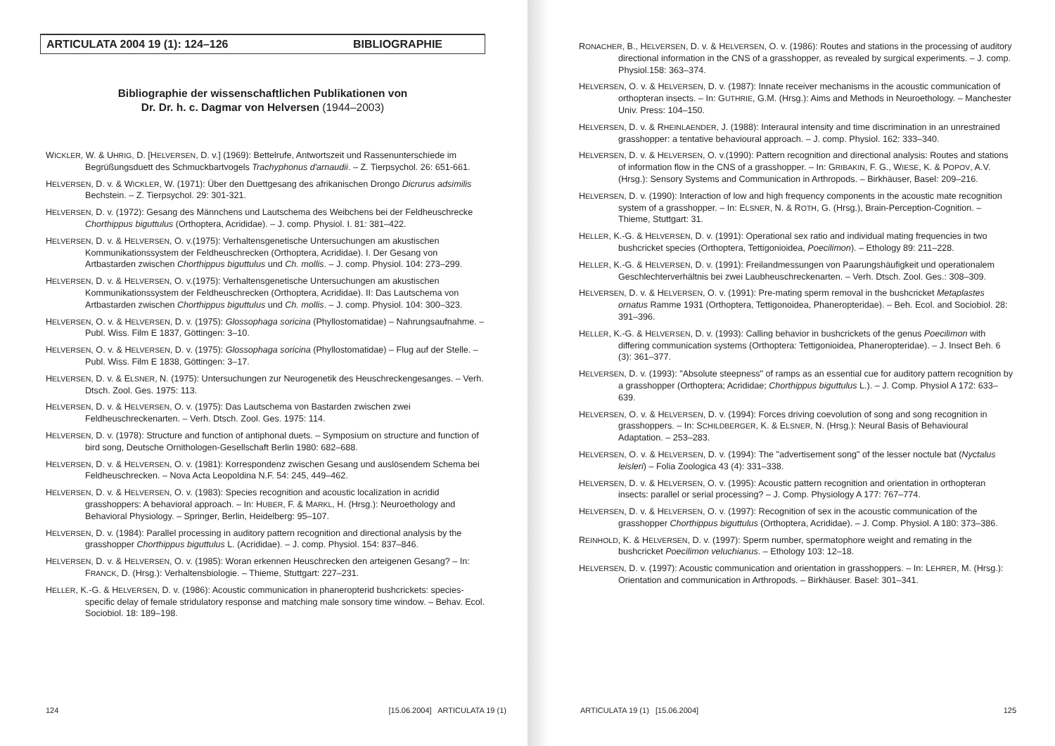ARTICULATA 2004 19 (1): 124–126 BIBLIOGRAPHIE
Bibliographie der wissenschaftlichen Publikationen von
Dr. Dr. h. c. Dagmar von Helversen (1944–2003)
WICKLER, W. & UHRIG, D. [HELVERSEN, D. v.] (1969): Bettelrufe, Antwortszeit und Rassenunterschiede im Begrüßungsduett des Schmuckbartvogels Trachyphonus d'arnaudii. – Z. Tierpsychol. 26: 651-661.
HELVERSEN, D. v. & WICKLER, W. (1971): Über den Duettgesang des afrikanischen Drongo Dicrurus adsimilis Bechstein. – Z. Tierpsychol. 29: 301-321.
HELVERSEN, D. v. (1972): Gesang des Männchens und Lautschema des Weibchens bei der Feldheuschrecke Chorthippus biguttulus (Orthoptera, Acrididae). – J. comp. Physiol. I. 81: 381–422.
HELVERSEN, D. v. & HELVERSEN, O. v.(1975): Verhaltensgenetische Untersuchungen am akustischen Kommunikationssystem der Feldheuschrecken (Orthoptera, Acrididae). I. Der Gesang von Artbastarden zwischen Chorthippus biguttulus und Ch. mollis. – J. comp. Physiol. 104: 273–299.
HELVERSEN, D. v. & HELVERSEN, O. v.(1975): Verhaltensgenetische Untersuchungen am akustischen Kommunikationssystem der Feldheuschrecken (Orthoptera, Acrididae). II: Das Lautschema von Artbastarden zwischen Chorthippus biguttulus und Ch. mollis. – J. comp. Physiol. 104: 300–323.
HELVERSEN, O. v. & HELVERSEN, D. v. (1975): Glossophaga soricina (Phyllostomatidae) – Nahrungsaufnahme. – Publ. Wiss. Film E 1837, Göttingen: 3–10.
HELVERSEN, O. v. & HELVERSEN, D. v. (1975): Glossophaga soricina (Phyllostomatidae) – Flug auf der Stelle. – Publ. Wiss. Film E 1838, Göttingen: 3–17.
HELVERSEN, D. v. & ELSNER, N. (1975): Untersuchungen zur Neurogenetik des Heuschreckengesanges. – Verh. Dtsch. Zool. Ges. 1975: 113.
HELVERSEN, D. v. & HELVERSEN, O. v. (1975): Das Lautschema von Bastarden zwischen zwei Feldheuschreckenarten. – Verh. Dtsch. Zool. Ges. 1975: 114.
HELVERSEN, D. v. (1978): Structure and function of antiphonal duets. – Symposium on structure and function of bird song, Deutsche Ornithologen-Gesellschaft Berlin 1980: 682–688.
HELVERSEN, D. v. & HELVERSEN, O. v. (1981): Korrespondenz zwischen Gesang und auslösendem Schema bei Feldheuschrecken. – Nova Acta Leopoldina N.F. 54: 245, 449–462.
HELVERSEN, D. v. & HELVERSEN, O. v. (1983): Species recognition and acoustic localization in acridid grasshoppers: A behavioral approach. – In: HUBER, F. & MARKL, H. (Hrsg.): Neuroethology and Behavioral Physiology. – Springer, Berlin, Heidelberg: 95–107.
HELVERSEN, D. v. (1984): Parallel processing in auditory pattern recognition and directional analysis by the grasshopper Chorthippus biguttulus L. (Acrididae). – J. comp. Physiol. 154: 837–846.
HELVERSEN, D. v. & HELVERSEN, O. v. (1985): Woran erkennen Heuschrecken den arteigenen Gesang? – In: FRANCK, D. (Hrsg.): Verhaltensbiologie. – Thieme, Stuttgart: 227–231.
HELLER, K.-G. & HELVERSEN, D. v. (1986): Acoustic communication in phaneropterid bushcrickets: species-specific delay of female stridulatory response and matching male sonsory time window. – Behav. Ecol. Sociobiol. 18: 189–198.
124 [15.06.2004] ARTICULATA 19 (1)
RONACHER, B., HELVERSEN, D. v. & HELVERSEN, O. v. (1986): Routes and stations in the processing of auditory directional information in the CNS of a grasshopper, as revealed by surgical experiments. – J. comp. Physiol.158: 363–374.
HELVERSEN, O. v. & HELVERSEN, D. v. (1987): Innate receiver mechanisms in the acoustic communication of orthopteran insects. – In: GUTHRIE, G.M. (Hrsg.): Aims and Methods in Neuroethology. – Manchester Univ. Press: 104–150.
HELVERSEN, D. v. & RHEINLAENDER, J. (1988): Interaural intensity and time discrimination in an unrestrained grasshopper: a tentative behavioural approach. – J. comp. Physiol. 162: 333–340.
HELVERSEN, D. v. & HELVERSEN, O. v.(1990): Pattern recognition and directional analysis: Routes and stations of information flow in the CNS of a grasshopper. – In: GRIBAKIN, F. G., WIESE, K. & POPOV, A.V. (Hrsg.): Sensory Systems and Communication in Arthropods. – Birkhäuser, Basel: 209–216.
HELVERSEN, D. v. (1990): Interaction of low and high frequency components in the acoustic mate recognition system of a grasshopper. – In: ELSNER, N. & ROTH, G. (Hrsg.), Brain-Perception-Cognition. – Thieme, Stuttgart: 31.
HELLER, K.-G. & HELVERSEN, D. v. (1991): Operational sex ratio and individual mating frequencies in two bushcricket species (Orthoptera, Tettigonioidea, Poecilimon). – Ethology 89: 211–228.
HELLER, K.-G. & HELVERSEN, D. v. (1991): Freilandmessungen von Paarungshäufigkeit und operationalem Geschlechterverhältnis bei zwei Laubheuschreckenarten. – Verh. Dtsch. Zool. Ges.: 308–309.
HELVERSEN, D. v. & HELVERSEN, O. v. (1991): Pre-mating sperm removal in the bushcricket Metaplastes ornatus Ramme 1931 (Orthoptera, Tettigonoidea, Phaneropteridae). – Beh. Ecol. and Sociobiol. 28: 391–396.
HELLER, K.-G. & HELVERSEN, D. v. (1993): Calling behavior in bushcrickets of the genus Poecilimon with differing communication systems (Orthoptera: Tettigonioidea, Phaneropteridae). – J. Insect Beh. 6 (3): 361–377.
HELVERSEN, D. v. (1993): "Absolute steepness" of ramps as an essential cue for auditory pattern recognition by a grasshopper (Orthoptera; Acrididae; Chorthippus biguttulus L.). – J. Comp. Physiol A 172: 633–639.
HELVERSEN, O. v. & HELVERSEN, D. v. (1994): Forces driving coevolution of song and song recognition in grasshoppers. – In: SCHILDBERGER, K. & ELSNER, N. (Hrsg.): Neural Basis of Behavioural Adaptation. – 253–283.
HELVERSEN, O. v. & HELVERSEN, D. v. (1994): The "advertisement song" of the lesser noctule bat (Nyctalus leisleri) – Folia Zoologica 43 (4): 331–338.
HELVERSEN, D. v. & HELVERSEN, O. v. (1995): Acoustic pattern recognition and orientation in orthopteran insects: parallel or serial processing? – J. Comp. Physiology A 177: 767–774.
HELVERSEN, D. v. & HELVERSEN, O. v. (1997): Recognition of sex in the acoustic communication of the grasshopper Chorthippus biguttulus (Orthoptera, Acrididae). – J. Comp. Physiol. A 180: 373–386.
REINHOLD, K. & HELVERSEN, D. v. (1997): Sperm number, spermatophore weight and remating in the bushcricket Poecilimon veluchianus. – Ethology 103: 12–18.
HELVERSEN, D. v. (1997): Acoustic communication and orientation in grasshoppers. – In: LEHRER, M. (Hrsg.): Orientation and communication in Arthropods. – Birkhäuser. Basel: 301–341.
ARTICULATA 19 (1) [15.06.2004] 125